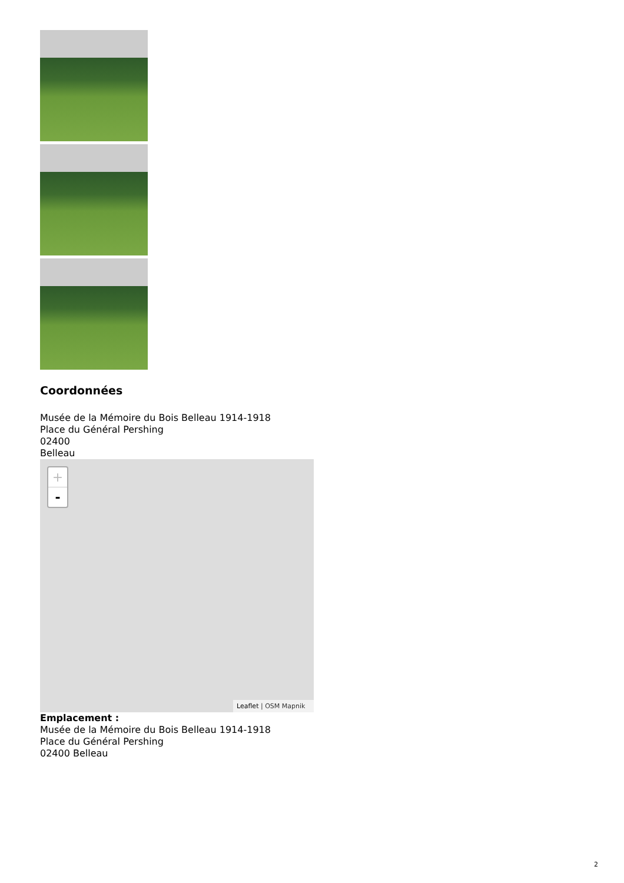Coordonnées
Musée de la Mémoire du Bois Belleau 1914-1918
Place du Général Pershing
02400
Belleau
+
-
Leaflet | OSM Mapnik
Emplacement :
Musée de la Mémoire du Bois Belleau 1914-1918
Place du Général Pershing
02400 Belleau
2